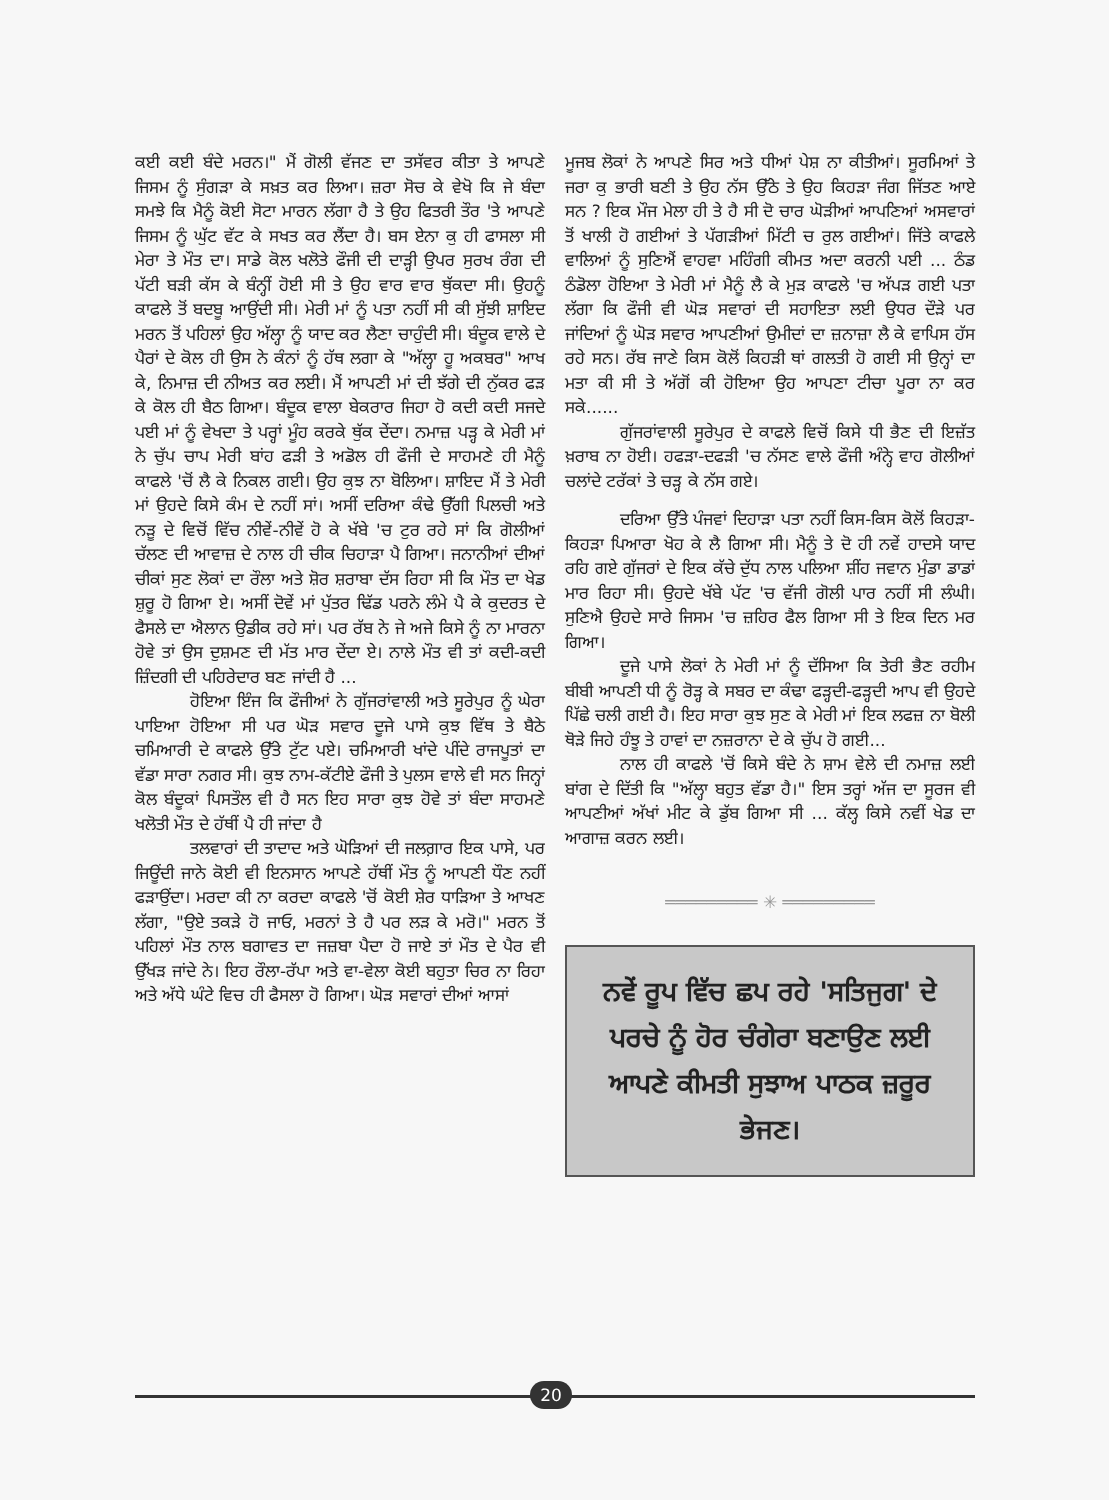ਕਈ ਕਈ ਬੰਦੇ ਮਰਨ।" ਮੈਂ ਗੋਲੀ ਵੱਜਣ ਦਾ ਤਸੱਵਰ ਕੀਤਾ ਤੇ ਆਪਣੇ ਜਿਸਮ ਨੂੰ ਸੁੰਗੜਾ ਕੇ ਸਖ਼ਤ ਕਰ ਲਿਆ। ਜ਼ਰਾ ਸੋਚ ਕੇ ਵੇਖੋ ਕਿ ਜੇ ਬੰਦਾ ਸਮਝੇ ਕਿ ਮੈਨੂੰ ਕੋਈ ਸੋਟਾ ਮਾਰਨ ਲੱਗਾ ਹੈ ਤੇ ਉਹ ਫਿਤਰੀ ਤੌਰ 'ਤੇ ਆਪਣੇ ਜਿਸਮ ਨੂੰ ਘੁੱਟ ਵੱਟ ਕੇ ਸਖਤ ਕਰ ਲੈਂਦਾ ਹੈ। ਬਸ ਏਨਾ ਕੁ ਹੀ ਫਾਸਲਾ ਸੀ ਮੇਰਾ ਤੇ ਮੌਤ ਦਾ। ਸਾਡੇ ਕੋਲ ਖਲੋਤੇ ਫੌਜੀ ਦੀ ਦਾੜ੍ਹੀ ਉਪਰ ਸੁਰਖ ਰੰਗ ਦੀ ਪੱਟੀ ਬੜੀ ਕੱਸ ਕੇ ਬੰਨ੍ਹੀਂ ਹੋਈ ਸੀ ਤੇ ਉਹ ਵਾਰ ਵਾਰ ਥੁੱਕਦਾ ਸੀ। ਉਹਨੂੰ ਕਾਫਲੇ ਤੋਂ ਬਦਬੂ ਆਉਂਦੀ ਸੀ। ਮੇਰੀ ਮਾਂ ਨੂੰ ਪਤਾ ਨਹੀਂ ਸੀ ਕੀ ਸੁੱਝੀ ਸ਼ਾਇਦ ਮਰਨ ਤੋਂ ਪਹਿਲਾਂ ਉਹ ਅੱਲ੍ਹਾ ਨੂੰ ਯਾਦ ਕਰ ਲੈਣਾ ਚਾਹੁੰਦੀ ਸੀ। ਬੰਦੂਕ ਵਾਲੇ ਦੇ ਪੈਰਾਂ ਦੇ ਕੋਲ ਹੀ ਉਸ ਨੇ ਕੰਨਾਂ ਨੂੰ ਹੱਥ ਲਗਾ ਕੇ "ਅੱਲ੍ਹਾ ਹੂ ਅਕਬਰ" ਆਖ ਕੇ, ਨਿਮਾਜ਼ ਦੀ ਨੀਅਤ ਕਰ ਲਈ। ਮੈਂ ਆਪਣੀ ਮਾਂ ਦੀ ਝੱਗੇ ਦੀ ਨੁੱਕਰ ਫੜ ਕੇ ਕੋਲ ਹੀ ਬੈਠ ਗਿਆ। ਬੰਦੂਕ ਵਾਲਾ ਬੇਕਰਾਰ ਜਿਹਾ ਹੋ ਕਦੀ ਕਦੀ ਸਜਦੇ ਪਈ ਮਾਂ ਨੂੰ ਵੇਖਦਾ ਤੇ ਪਰ੍ਹਾਂ ਮੂੰਹ ਕਰਕੇ ਥੁੱਕ ਦੇਂਦਾ। ਨਮਾਜ਼ ਪੜ੍ਹ ਕੇ ਮੇਰੀ ਮਾਂ ਨੇ ਚੁੱਪ ਚਾਪ ਮੇਰੀ ਬਾਂਹ ਫੜੀ ਤੇ ਅਡੋਲ ਹੀ ਫੌਜੀ ਦੇ ਸਾਹਮਣੇ ਹੀ ਮੈਨੂੰ ਕਾਫਲੇ 'ਚੋਂ ਲੈ ਕੇ ਨਿਕਲ ਗਈ। ਉਹ ਕੁਝ ਨਾ ਬੋਲਿਆ। ਸ਼ਾਇਦ ਮੈਂ ਤੇ ਮੇਰੀ ਮਾਂ ਉਹਦੇ ਕਿਸੇ ਕੰਮ ਦੇ ਨਹੀਂ ਸਾਂ। ਅਸੀਂ ਦਰਿਆ ਕੰਢੇ ਉੱਗੀ ਪਿਲਚੀ ਅਤੇ ਨੜੂ ਦੇ ਵਿਚੋਂ ਵਿੱਚ ਨੀਵੇਂ-ਨੀਵੇਂ ਹੋ ਕੇ ਖੱਬੇ 'ਚ ਟੁਰ ਰਹੇ ਸਾਂ ਕਿ ਗੋਲੀਆਂ ਚੱਲਣ ਦੀ ਆਵਾਜ਼ ਦੇ ਨਾਲ ਹੀ ਚੀਕ ਚਿਹਾੜਾ ਪੈ ਗਿਆ। ਜਨਾਨੀਆਂ ਦੀਆਂ ਚੀਕਾਂ ਸੁਣ ਲੋਕਾਂ ਦਾ ਰੌਲਾ ਅਤੇ ਸ਼ੋਰ ਸ਼ਰਾਬਾ ਦੱਸ ਰਿਹਾ ਸੀ ਕਿ ਮੌਤ ਦਾ ਖੇਡ ਸ਼ੁਰੂ ਹੋ ਗਿਆ ਏ। ਅਸੀਂ ਦੋਵੇਂ ਮਾਂ ਪੁੱਤਰ ਢਿੱਡ ਪਰਨੇ ਲੰਮੇ ਪੈ ਕੇ ਕੁਦਰਤ ਦੇ ਫੈਸਲੇ ਦਾ ਐਲਾਨ ਉਡੀਕ ਰਹੇ ਸਾਂ। ਪਰ ਰੱਬ ਨੇ ਜੇ ਅਜੇ ਕਿਸੇ ਨੂੰ ਨਾ ਮਾਰਨਾ ਹੋਵੇ ਤਾਂ ਉਸ ਦੁਸ਼ਮਣ ਦੀ ਮੱਤ ਮਾਰ ਦੇਂਦਾ ਏ। ਨਾਲੇ ਮੌਤ ਵੀ ਤਾਂ ਕਦੀ-ਕਦੀ ਜ਼ਿੰਦਗੀ ਦੀ ਪਹਿਰੇਦਾਰ ਬਣ ਜਾਂਦੀ ਹੈ ...
ਹੋਇਆ ਇੰਜ ਕਿ ਫੌਜੀਆਂ ਨੇ ਗੁੱਜਰਾਂਵਾਲੀ ਅਤੇ ਸੂਰੇਪੁਰ ਨੂੰ ਘੇਰਾ ਪਾਇਆ ਹੋਇਆ ਸੀ ਪਰ ਘੋੜ ਸਵਾਰ ਦੂਜੇ ਪਾਸੇ ਕੁਝ ਵਿੱਥ ਤੇ ਬੈਠੇ ਚਮਿਆਰੀ ਦੇ ਕਾਫਲੇ ਉੱਤੇ ਟੁੱਟ ਪਏ। ਚਮਿਆਰੀ ਖਾਂਦੇ ਪੀਂਦੇ ਰਾਜਪੂਤਾਂ ਦਾ ਵੱਡਾ ਸਾਰਾ ਨਗਰ ਸੀ। ਕੁਝ ਨਾਮ-ਕੱਟੀਏ ਫੌਜੀ ਤੇ ਪੁਲਸ ਵਾਲੇ ਵੀ ਸਨ ਜਿਨ੍ਹਾਂ ਕੋਲ ਬੰਦੂਕਾਂ ਪਿਸਤੌਲ ਵੀ ਹੈ ਸਨ ਇਹ ਸਾਰਾ ਕੁਝ ਹੋਵੇ ਤਾਂ ਬੰਦਾ ਸਾਹਮਣੇ ਖਲੋਤੀ ਮੌਤ ਦੇ ਹੱਥੀਂ ਪੈ ਹੀ ਜਾਂਦਾ ਹੈ
ਤਲਵਾਰਾਂ ਦੀ ਤਾਦਾਦ ਅਤੇ ਘੋੜਿਆਂ ਦੀ ਜਲਗ਼ਾਰ ਇਕ ਪਾਸੇ, ਪਰ ਜਿਊਂਦੀ ਜਾਨੇ ਕੋਈ ਵੀ ਇਨਸਾਨ ਆਪਣੇ ਹੱਥੀਂ ਮੌਤ ਨੂੰ ਆਪਣੀ ਧੌਣ ਨਹੀਂ ਫੜਾਉਂਦਾ। ਮਰਦਾ ਕੀ ਨਾ ਕਰਦਾ ਕਾਫਲੇ 'ਚੋਂ ਕੋਈ ਸ਼ੇਰ ਧਾੜਿਆ ਤੇ ਆਖਣ ਲੱਗਾ, "ਉਏ ਤਕੜੇ ਹੋ ਜਾਓ, ਮਰਨਾਂ ਤੇ ਹੈ ਪਰ ਲੜ ਕੇ ਮਰੋ।" ਮਰਨ ਤੋਂ ਪਹਿਲਾਂ ਮੌਤ ਨਾਲ ਬਗਾਵਤ ਦਾ ਜਜ਼ਬਾ ਪੈਦਾ ਹੋ ਜਾਏ ਤਾਂ ਮੌਤ ਦੇ ਪੈਰ ਵੀ ਉੱਖੜ ਜਾਂਦੇ ਨੇ। ਇਹ ਰੌਲਾ-ਰੱਪਾ ਅਤੇ ਵਾ-ਵੇਲਾ ਕੋਈ ਬਹੁਤਾ ਚਿਰ ਨਾ ਰਿਹਾ ਅਤੇ ਅੱਧੇ ਘੰਟੇ ਵਿਚ ਹੀ ਫੈਸਲਾ ਹੋ ਗਿਆ। ਘੋੜ ਸਵਾਰਾਂ ਦੀਆਂ ਆਸਾਂ
ਮੂਜਬ ਲੋਕਾਂ ਨੇ ਆਪਣੇ ਸਿਰ ਅਤੇ ਧੀਆਂ ਪੇਸ਼ ਨਾ ਕੀਤੀਆਂ। ਸੂਰਮਿਆਂ ਤੇ ਜਰਾ ਕੁ ਭਾਰੀ ਬਣੀ ਤੇ ਉਹ ਨੱਸ ਉੱਠੇ ਤੇ ਉਹ ਕਿਹੜਾ ਜੰਗ ਜਿੱਤਣ ਆਏ ਸਨ ? ਇਕ ਮੌਜ ਮੇਲਾ ਹੀ ਤੇ ਹੈ ਸੀ ਦੋ ਚਾਰ ਘੋੜੀਆਂ ਆਪਣਿਆਂ ਅਸਵਾਰਾਂ ਤੋਂ ਖਾਲੀ ਹੋ ਗਈਆਂ ਤੇ ਪੱਗੜੀਆਂ ਮਿੱਟੀ ਚ ਰੁਲ ਗਈਆਂ। ਜਿੱਤੇ ਕਾਫਲੇ ਵਾਲਿਆਂ ਨੂੰ ਸੁਣਿਐਂ ਵਾਹਵਾ ਮਹਿੰਗੀ ਕੀਮਤ ਅਦਾ ਕਰਨੀ ਪਈ ... ਠੰਡ ਠੰਡੋਲਾ ਹੋਇਆ ਤੇ ਮੇਰੀ ਮਾਂ ਮੈਨੂੰ ਲੈ ਕੇ ਮੁੜ ਕਾਫਲੇ 'ਚ ਅੱਪੜ ਗਈ ਪਤਾ ਲੱਗਾ ਕਿ ਫੌਜੀ ਵੀ ਘੋੜ ਸਵਾਰਾਂ ਦੀ ਸਹਾਇਤਾ ਲਈ ਉਧਰ ਦੌੜੇ ਪਰ ਜਾਂਦਿਆਂ ਨੂੰ ਘੋੜ ਸਵਾਰ ਆਪਣੀਆਂ ਉਮੀਦਾਂ ਦਾ ਜ਼ਨਾਜ਼ਾ ਲੈ ਕੇ ਵਾਪਿਸ ਹੱਸ ਰਹੇ ਸਨ। ਰੱਬ ਜਾਣੇ ਕਿਸ ਕੋਲੋਂ ਕਿਹੜੀ ਥਾਂ ਗਲਤੀ ਹੋ ਗਈ ਸੀ ਉਨ੍ਹਾਂ ਦਾ ਮਤਾ ਕੀ ਸੀ ਤੇ ਅੱਗੋਂ ਕੀ ਹੋਇਆ ਉਹ ਆਪਣਾ ਟੀਚਾ ਪੂਰਾ ਨਾ ਕਰ ਸਕੇ......
ਗੁੱਜਰਾਂਵਾਲੀ ਸੂਰੇਪੁਰ ਦੇ ਕਾਫਲੇ ਵਿਚੋਂ ਕਿਸੇ ਧੀ ਭੈਣ ਦੀ ਇਜ਼ੱਤ ਖ਼ਰਾਬ ਨਾ ਹੋਈ। ਹਫੜਾ-ਦਫੜੀ 'ਚ ਨੱਸਣ ਵਾਲੇ ਫੌਜੀ ਅੰਨ੍ਹੇ ਵਾਹ ਗੋਲੀਆਂ ਚਲਾਂਦੇ ਟਰੱਕਾਂ ਤੇ ਚੜ੍ਹ ਕੇ ਨੱਸ ਗਏ।
ਦਰਿਆ ਉੱਤੇ ਪੰਜਵਾਂ ਦਿਹਾੜਾ ਪਤਾ ਨਹੀਂ ਕਿਸ-ਕਿਸ ਕੋਲੋਂ ਕਿਹੜਾ-ਕਿਹੜਾ ਪਿਆਰਾ ਖੋਹ ਕੇ ਲੈ ਗਿਆ ਸੀ। ਮੈਨੂੰ ਤੇ ਦੋ ਹੀ ਨਵੇਂ ਹਾਦਸੇ ਯਾਦ ਰਹਿ ਗਏ ਗੁੱਜਰਾਂ ਦੇ ਇਕ ਕੱਚੇ ਦੁੱਧ ਨਾਲ ਪਲਿਆ ਸ਼ੀਂਹ ਜਵਾਨ ਮੁੰਡਾ ਡਾਡਾਂ ਮਾਰ ਰਿਹਾ ਸੀ। ਉਹਦੇ ਖੱਬੇ ਪੱਟ 'ਚ ਵੱਜੀ ਗੋਲੀ ਪਾਰ ਨਹੀਂ ਸੀ ਲੰਘੀ। ਸੁਣਿਐ ਉਹਦੇ ਸਾਰੇ ਜਿਸਮ 'ਚ ਜ਼ਹਿਰ ਫੈਲ ਗਿਆ ਸੀ ਤੇ ਇਕ ਦਿਨ ਮਰ ਗਿਆ।
ਦੂਜੇ ਪਾਸੇ ਲੋਕਾਂ ਨੇ ਮੇਰੀ ਮਾਂ ਨੂੰ ਦੱਸਿਆ ਕਿ ਤੇਰੀ ਭੈਣ ਰਹੀਮ ਬੀਬੀ ਆਪਣੀ ਧੀ ਨੂੰ ਰੋੜ੍ਹ ਕੇ ਸਬਰ ਦਾ ਕੰਢਾ ਫੜ੍ਹਦੀ-ਫੜ੍ਹਦੀ ਆਪ ਵੀ ਉਹਦੇ ਪਿੱਛੇ ਚਲੀ ਗਈ ਹੈ। ਇਹ ਸਾਰਾ ਕੁਝ ਸੁਣ ਕੇ ਮੇਰੀ ਮਾਂ ਇਕ ਲਫਜ਼ ਨਾ ਬੋਲੀ ਥੋੜੇ ਜਿਹੇ ਹੰਝੂ ਤੇ ਹਾਵਾਂ ਦਾ ਨਜ਼ਰਾਨਾ ਦੇ ਕੇ ਚੁੱਪ ਹੋ ਗਈ...
ਨਾਲ ਹੀ ਕਾਫਲੇ 'ਚੋਂ ਕਿਸੇ ਬੰਦੇ ਨੇ ਸ਼ਾਮ ਵੇਲੇ ਦੀ ਨਮਾਜ਼ ਲਈ ਬਾਂਗ ਦੇ ਦਿੱਤੀ ਕਿ "ਅੱਲ੍ਹਾ ਬਹੁਤ ਵੱਡਾ ਹੈ।" ਇਸ ਤਰ੍ਹਾਂ ਅੱਜ ਦਾ ਸੂਰਜ ਵੀ ਆਪਣੀਆਂ ਅੱਖਾਂ ਮੀਟ ਕੇ ਡੁੱਬ ਗਿਆ ਸੀ ... ਕੱਲ੍ਹ ਕਿਸੇ ਨਵੀਂ ਖੇਡ ਦਾ ਆਗਾਜ਼ ਕਰਨ ਲਈ।
═════════ ✳ ═════════
ਨਵੇਂ ਰੂਪ ਵਿੱਚ ਛਪ ਰਹੇ 'ਸਤਿਜੁਗ' ਦੇ ਪਰਚੇ ਨੂੰ ਹੋਰ ਚੰਗੇਰਾ ਬਣਾਉਣ ਲਈ ਆਪਣੇ ਕੀਮਤੀ ਸੁਝਾਅ ਪਾਠਕ ਜ਼ਰੂਰ ਭੇਜਣ।
20